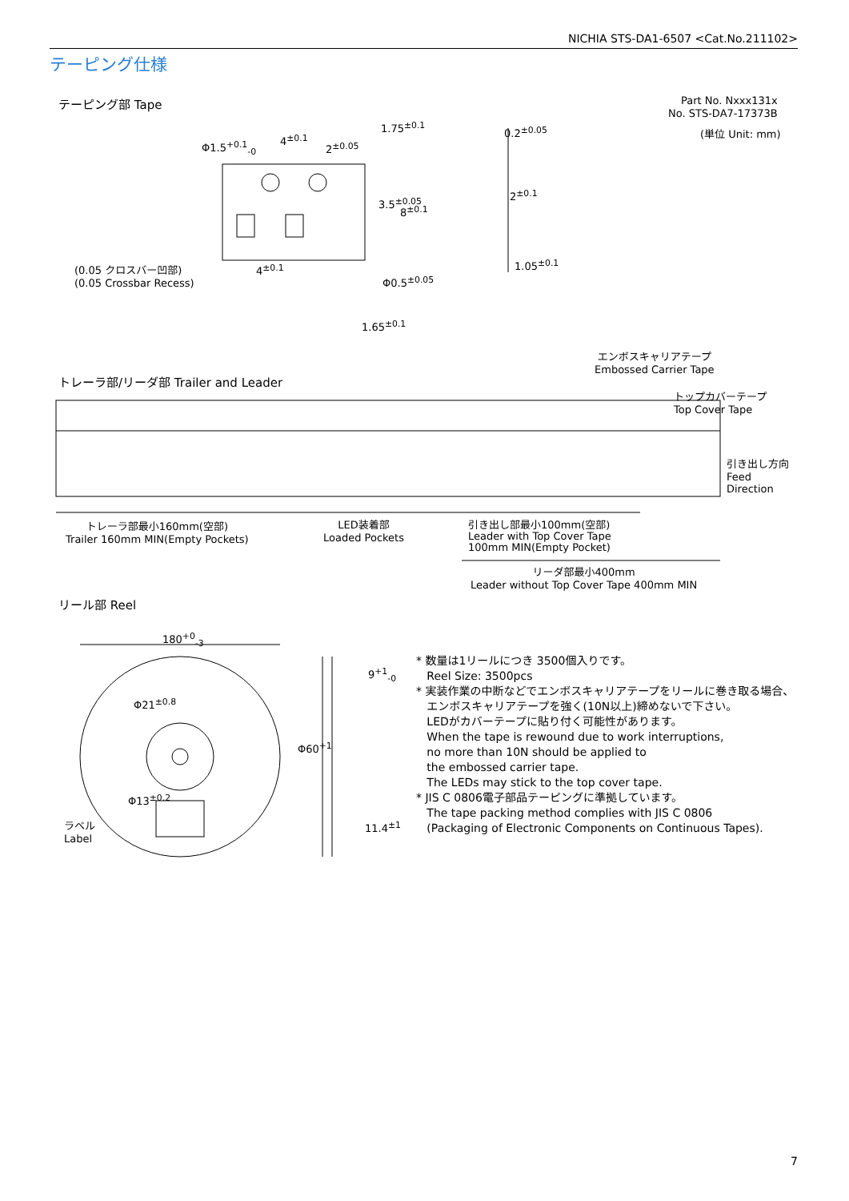NICHIA STS-DA1-6507 <Cat.No.211102>
テーピング仕様
テーピング部 Tape
Part No. Nxxx131x
No. STS-DA7-17373B
(単位 Unit: mm)
Φ1.5<sup>+0.1</sup><sub>-0</sub>
4<sup>±0.1</sup>
2<sup>±0.05</sup>
1.75<sup>±0.1</sup>
3.5<sup>±0.05</sup>
8<sup>±0.1</sup>
0.2<sup>±0.05</sup>
2<sup>±0.1</sup>
1.05<sup>±0.1</sup>
(0.05 クロスバー凹部)
(0.05 Crossbar Recess)
4<sup>±0.1</sup>
Φ0.5<sup>±0.05</sup>
1.65<sup>±0.1</sup>
エンボスキャリアテープ
Embossed Carrier Tape
トレーラ部/リーダ部 Trailer and Leader
トップカバーテープ
Top Cover Tape
引き出し方向
Feed
Direction
トレーラ部最小160mm(空部)
Trailer 160mm MIN(Empty Pockets)
LED装着部
Loaded Pockets
引き出し部最小100mm(空部)
Leader with Top Cover Tape
100mm MIN(Empty Pocket)
リーダ部最小400mm
Leader without Top Cover Tape 400mm MIN
リール部 Reel
180<sup>+0</sup><sub>-3</sub>
Φ21<sup>±0.8</sup>
Φ13<sup>±0.2</sup>
Φ60<sup>+1</sup>
9<sup>+1</sup><sub>-0</sub>
11.4<sup>±1</sup>
ラベル
Label
* 数量は1リールにつき 3500個入りです。
Reel Size: 3500pcs
* 実装作業の中断などでエンボスキャリアテープをリールに巻き取る場合、
エンボスキャリアテープを強く(10N以上)締めないで下さい。
LEDがカバーテープに貼り付く可能性があります。
When the tape is rewound due to work interruptions,
no more than 10N should be applied to
the embossed carrier tape.
The LEDs may stick to the top cover tape.
* JIS C 0806電子部品テーピングに準拠しています。
The tape packing method complies with JIS C 0806
(Packaging of Electronic Components on Continuous Tapes).
7